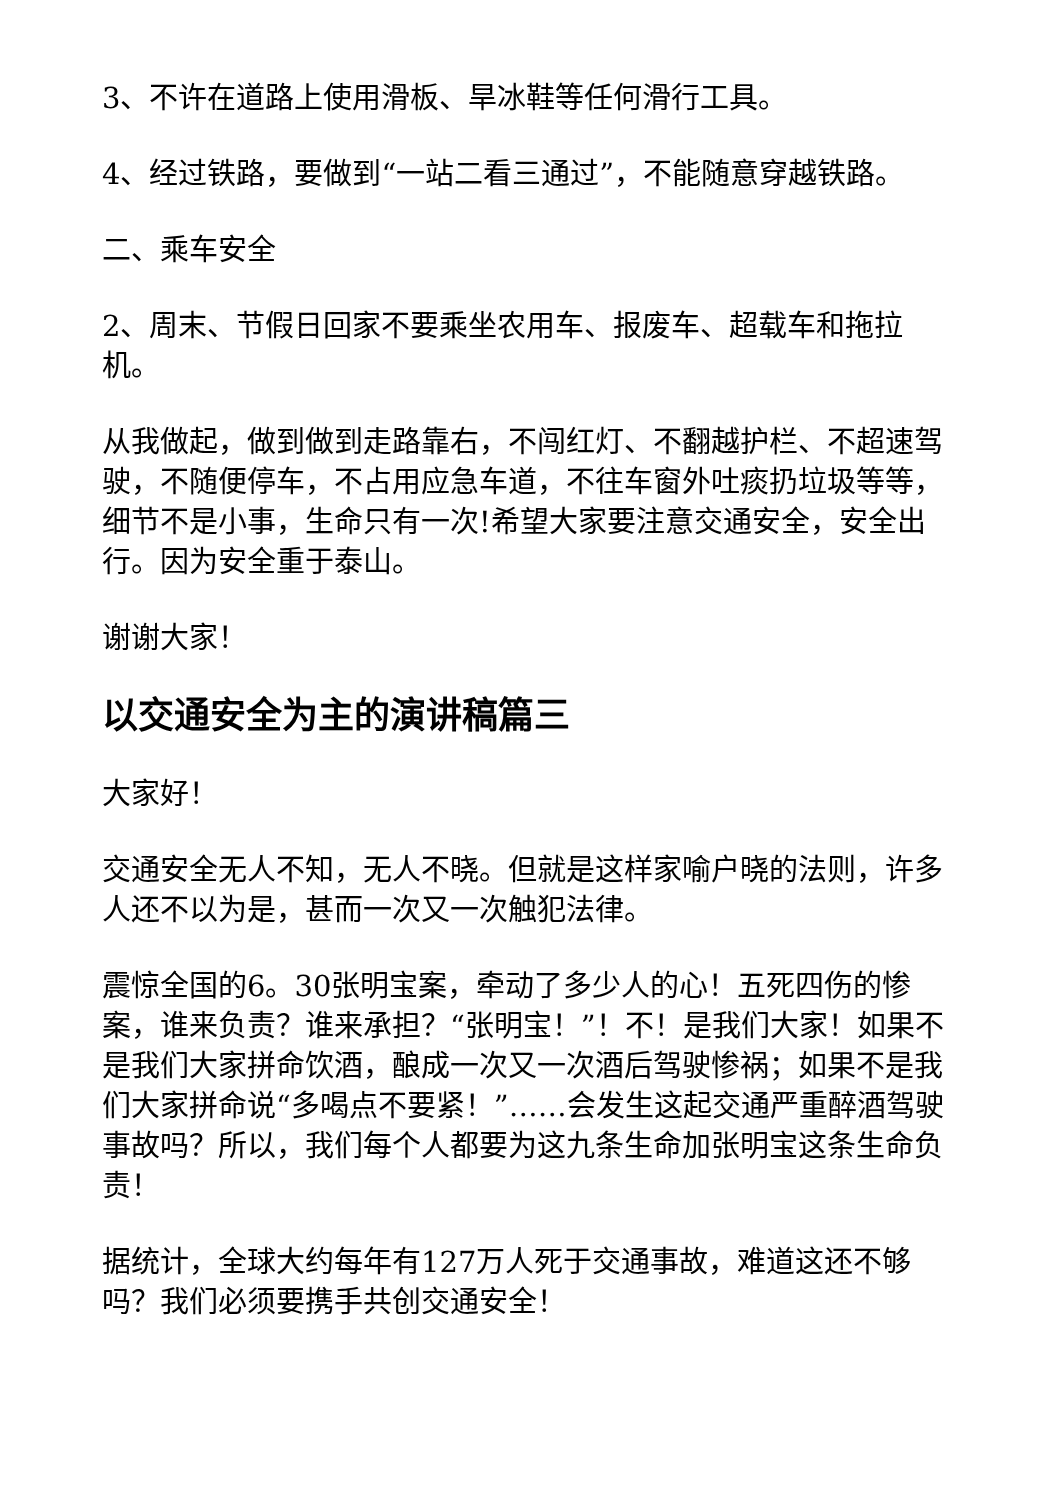3、不许在道路上使用滑板、旱冰鞋等任何滑行工具。
4、经过铁路，要做到“一站二看三通过”，不能随意穿越铁路。
二、乘车安全
2、周末、节假日回家不要乘坐农用车、报废车、超载车和拖拉机。
从我做起，做到做到走路靠右，不闯红灯、不翻越护栏、不超速驾驶，不随便停车，不占用应急车道，不往车窗外吐痰扔垃圾等等，细节不是小事，生命只有一次!希望大家要注意交通安全，安全出行。因为安全重于泰山。
谢谢大家！
以交通安全为主的演讲稿篇三
大家好！
交通安全无人不知，无人不晓。但就是这样家喻户晓的法则，许多人还不以为是，甚而一次又一次触犯法律。
震惊全国的6。30张明宝案，牵动了多少人的心！五死四伤的惨案，谁来负责？谁来承担？“张明宝！”！不！是我们大家！如果不是我们大家拼命饮酒，酿成一次又一次酒后驾驶惨祸；如果不是我们大家拼命说“多喝点不要紧！”……会发生这起交通严重醉酒驾驶事故吗？所以，我们每个人都要为这九条生命加张明宝这条生命负责！
据统计，全球大约每年有127万人死于交通事故，难道这还不够吗？我们必须要携手共创交通安全！